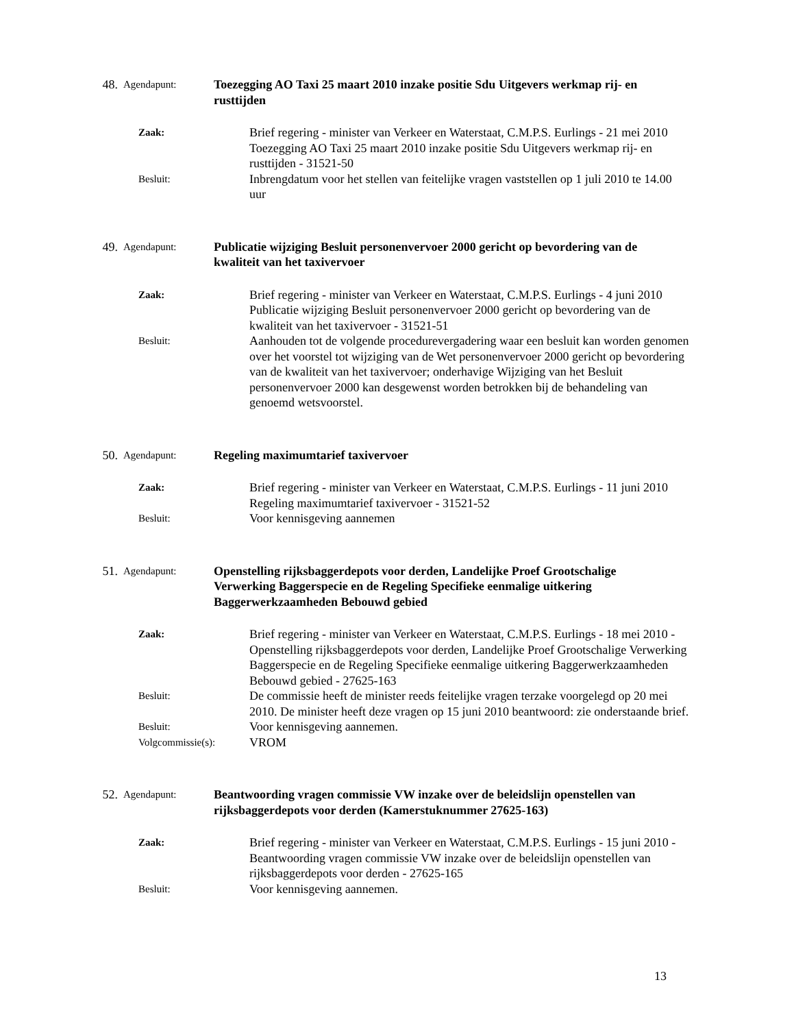48. Agendapunt: Toezegging AO Taxi 25 maart 2010 inzake positie Sdu Uitgevers werkmap rij- en rusttijden
Zaak: Brief regering - minister van Verkeer en Waterstaat, C.M.P.S. Eurlings - 21 mei 2010
Toezegging AO Taxi 25 maart 2010 inzake positie Sdu Uitgevers werkmap rij- en rusttijden - 31521-50
Besluit: Inbrengdatum voor het stellen van feitelijke vragen vaststellen op 1 juli 2010 te 14.00 uur
49. Agendapunt: Publicatie wijziging Besluit personenvervoer 2000 gericht op bevordering van de kwaliteit van het taxivervoer
Zaak: Brief regering - minister van Verkeer en Waterstaat, C.M.P.S. Eurlings - 4 juni 2010
Publicatie wijziging Besluit personenvervoer 2000 gericht op bevordering van de kwaliteit van het taxivervoer - 31521-51
Besluit: Aanhouden tot de volgende procedurevergadering waar een besluit kan worden genomen over het voorstel tot wijziging van de Wet personenvervoer 2000 gericht op bevordering van de kwaliteit van het taxivervoer; onderhavige Wijziging van het Besluit personenvervoer 2000 kan desgewenst worden betrokken bij de behandeling van genoemd wetsvoorstel.
50. Agendapunt: Regeling maximumtarief taxivervoer
Zaak: Brief regering - minister van Verkeer en Waterstaat, C.M.P.S. Eurlings - 11 juni 2010
Regeling maximumtarief taxivervoer - 31521-52
Besluit: Voor kennisgeving aannemen
51. Agendapunt: Openstelling rijksbaggerdepots voor derden, Landelijke Proef Grootschalige Verwerking Baggerspecie en de Regeling Specifieke eenmalige uitkering Baggerwerkzaamheden Bebouwd gebied
Zaak: Brief regering - minister van Verkeer en Waterstaat, C.M.P.S. Eurlings - 18 mei 2010 - Openstelling rijksbaggerdepots voor derden, Landelijke Proef Grootschalige Verwerking Baggerspecie en de Regeling Specifieke eenmalige uitkering Baggerwerkzaamheden Bebouwd gebied - 27625-163
Besluit: De commissie heeft de minister reeds feitelijke vragen terzake voorgelegd op 20 mei 2010. De minister heeft deze vragen op 15 juni 2010 beantwoord: zie onderstaande brief.
Besluit: Voor kennisgeving aannemen.
Volgcommissie(s): VROM
52. Agendapunt: Beantwoording vragen commissie VW inzake over de beleidslijn openstellen van rijksbaggerdepots voor derden (Kamerstuknummer 27625-163)
Zaak: Brief regering - minister van Verkeer en Waterstaat, C.M.P.S. Eurlings - 15 juni 2010 - Beantwoording vragen commissie VW inzake over de beleidslijn openstellen van rijksbaggerdepots voor derden - 27625-165
Besluit: Voor kennisgeving aannemen.
13